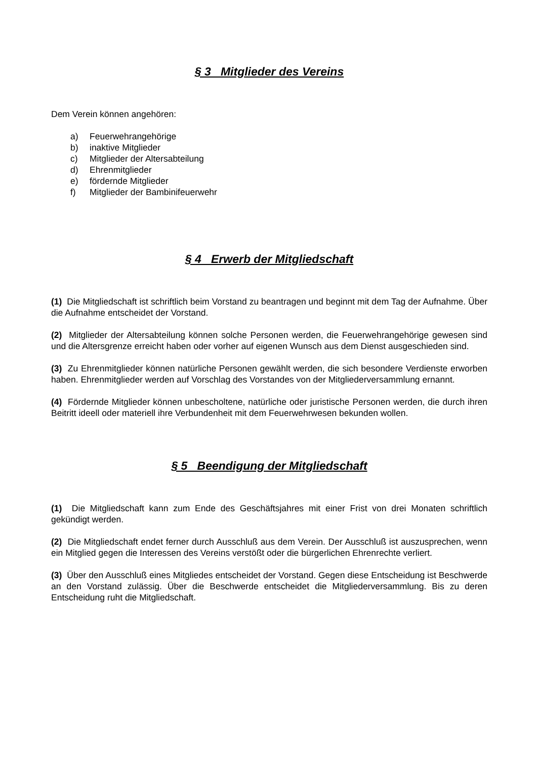§ 3 Mitglieder des Vereins
Dem Verein können angehören:
a) Feuerwehrangehörige
b) inaktive Mitglieder
c) Mitglieder der Altersabteilung
d) Ehrenmitglieder
e) fördernde Mitglieder
f) Mitglieder der Bambinifeuerwehr
§ 4 Erwerb der Mitgliedschaft
(1) Die Mitgliedschaft ist schriftlich beim Vorstand zu beantragen und beginnt mit dem Tag der Aufnahme. Über die Aufnahme entscheidet der Vorstand.
(2) Mitglieder der Altersabteilung können solche Personen werden, die Feuerwehrangehörige gewesen sind und die Altersgrenze erreicht haben oder vorher auf eigenen Wunsch aus dem Dienst ausgeschieden sind.
(3) Zu Ehrenmitglieder können natürliche Personen gewählt werden, die sich besondere Verdienste erworben haben. Ehrenmitglieder werden auf Vorschlag des Vorstandes von der Mitgliederversammlung ernannt.
(4) Fördernde Mitglieder können unbescholtene, natürliche oder juristische Personen werden, die durch ihren Beitritt ideell oder materiell ihre Verbundenheit mit dem Feuerwehrwesen bekunden wollen.
§ 5 Beendigung der Mitgliedschaft
(1) Die Mitgliedschaft kann zum Ende des Geschäftsjahres mit einer Frist von drei Monaten schriftlich gekündigt werden.
(2) Die Mitgliedschaft endet ferner durch Ausschluß aus dem Verein. Der Ausschluß ist auszusprechen, wenn ein Mitglied gegen die Interessen des Vereins verstößt oder die bürgerlichen Ehrenrechte verliert.
(3) Über den Ausschluß eines Mitgliedes entscheidet der Vorstand. Gegen diese Entscheidung ist Beschwerde an den Vorstand zulässig. Über die Beschwerde entscheidet die Mitgliederversammlung. Bis zu deren Entscheidung ruht die Mitgliedschaft.